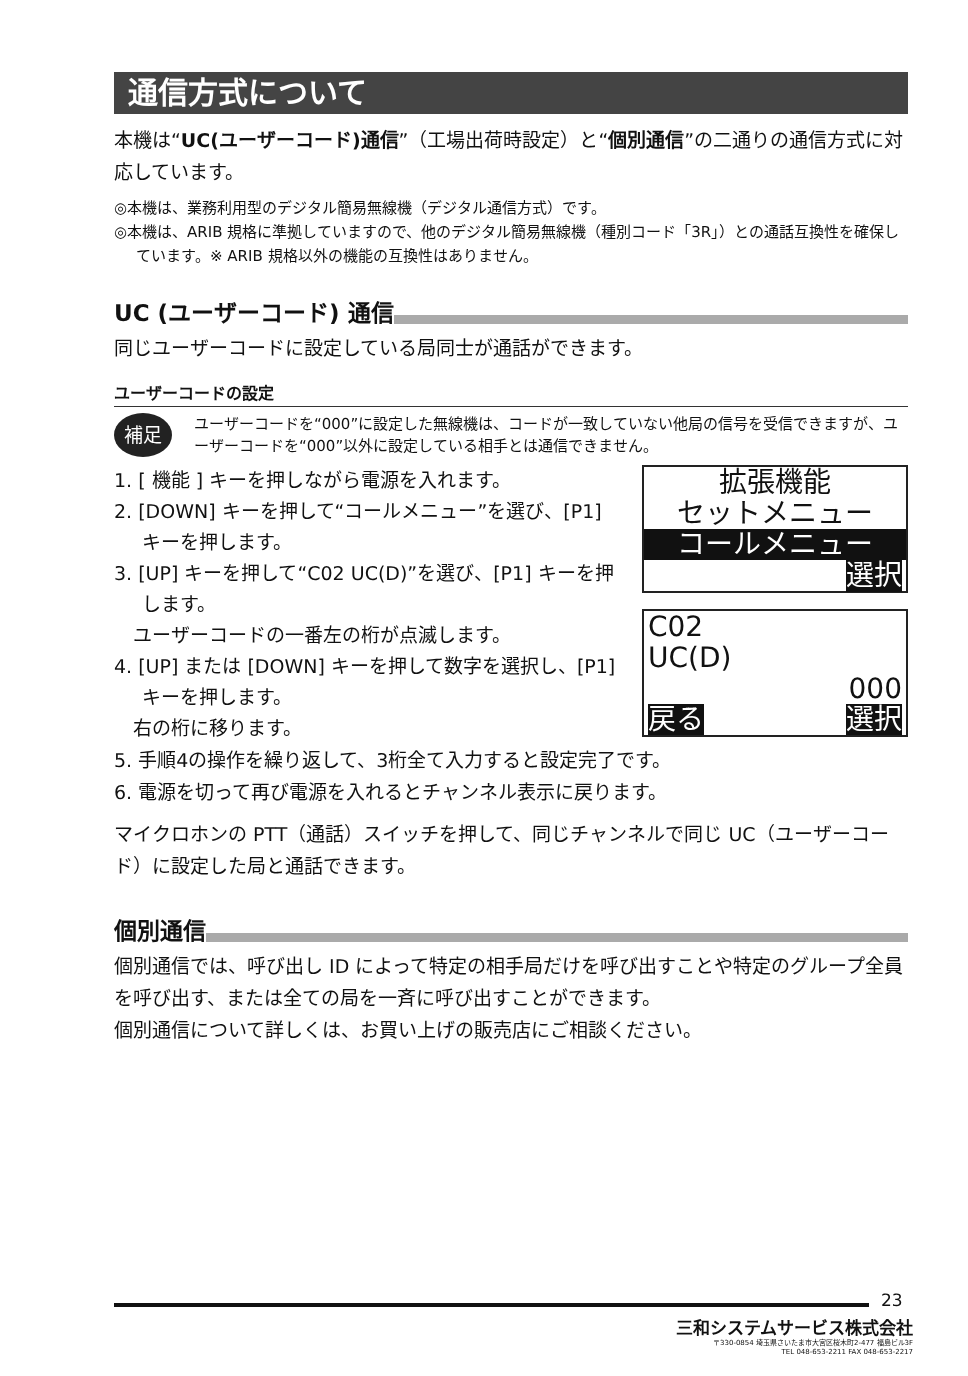通信方式について
本機は“UC(ユーザーコード)通信”（工場出荷時設定）と“個別通信”の二通りの通信方式に対応しています。
◎本機は、業務利用型のデジタル簡易無線機（デジタル通信方式）です。
◎本機は、ARIB 規格に準拠していますので、他のデジタル簡易無線機（種別コード「3R」）との通話互換性を確保しています。※ ARIB 規格以外の機能の互換性はありません。
UC (ユーザーコード) 通信
同じユーザーコードに設定している局同士が通話ができます。
ユーザーコードの設定
補足 ユーザーコードを“000”に設定した無線機は、コードが一致していない他局の信号を受信できますが、ユーザーコードを“000”以外に設定している相手とは通信できません。
1. [ 機能 ] キーを押しながら電源を入れます。
2. [DOWN] キーを押して“コールメニュー”を選び、[P1] キーを押します。
3. [UP] キーを押して“C02 UC(D)”を選び、[P1] キーを押します。
　ユーザーコードの一番左の桁が点滅します。
4. [UP] または [DOWN] キーを押して数字を選択し、[P1] キーを押します。
　右の桁に移ります。
拡張機能
セットメニュー
コールメニュー
選択
C02
UC(D)
000
戻る 選択
5. 手順4の操作を繰り返して、3桁全て入力すると設定完了です。
6. 電源を切って再び電源を入れるとチャンネル表示に戻ります。
マイクロホンの PTT（通話）スイッチを押して、同じチャンネルで同じ UC（ユーザーコード）に設定した局と通話できます。
個別通信
個別通信では、呼び出し ID によって特定の相手局だけを呼び出すことや特定のグループ全員を呼び出す、または全ての局を一斉に呼び出すことができます。
個別通信について詳しくは、お買い上げの販売店にご相談ください。
23
三和システムサービス株式会社
〒330-0854 埼玉県さいたま市大宮区桜木町2-477 福島ビル3F
TEL 048-653-2211 FAX 048-653-2217